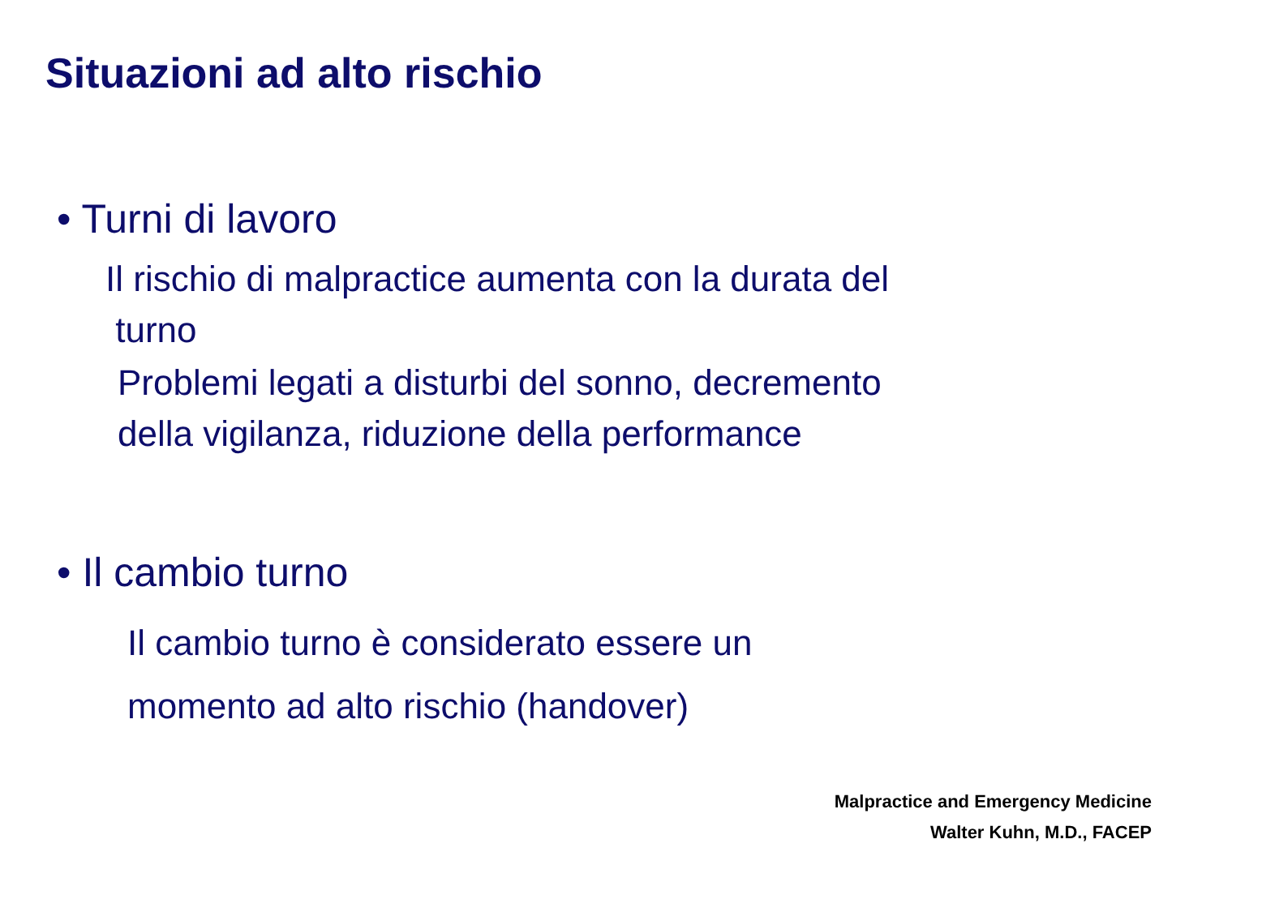Situazioni ad alto rischio
• Turni di lavoro
Il rischio di malpractice aumenta con la durata del
turno
Problemi legati a disturbi del sonno, decremento
della vigilanza, riduzione della performance
• Il cambio turno
Il cambio turno è considerato essere un
momento ad alto rischio (handover)
Malpractice and Emergency Medicine
Walter Kuhn, M.D., FACEP